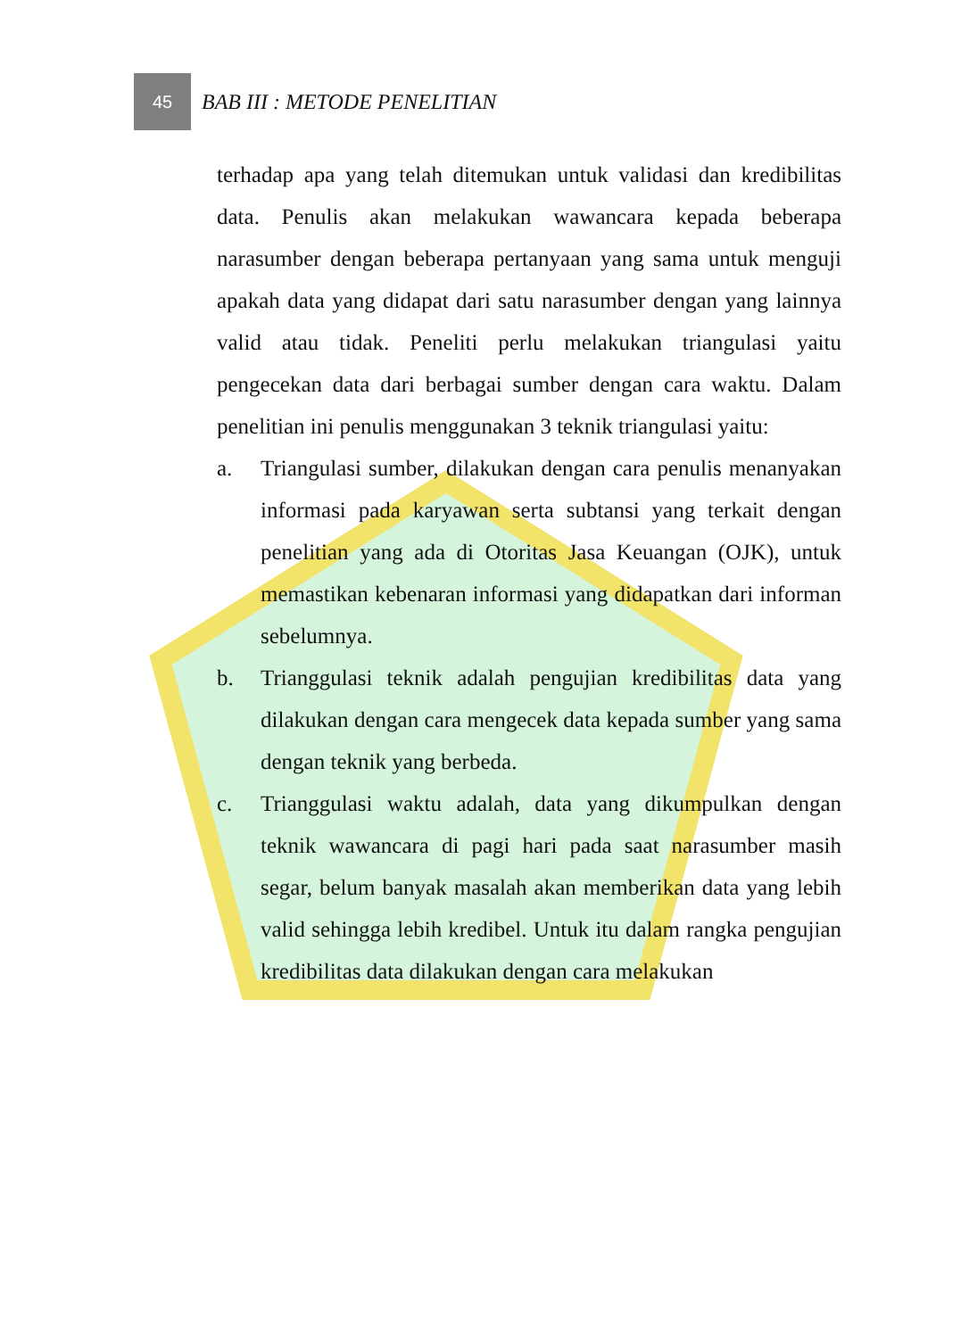45
BAB III : METODE PENELITIAN
terhadap apa yang telah ditemukan untuk validasi dan kredibilitas data. Penulis akan melakukan wawancara kepada beberapa narasumber dengan beberapa pertanyaan yang sama untuk menguji apakah data yang didapat dari satu narasumber dengan yang lainnya valid atau tidak. Peneliti perlu melakukan triangulasi yaitu pengecekan data dari berbagai sumber dengan cara waktu. Dalam penelitian ini penulis menggunakan 3 teknik triangulasi yaitu:
a. Triangulasi sumber, dilakukan dengan cara penulis menanyakan informasi pada karyawan serta subtansi yang terkait dengan penelitian yang ada di Otoritas Jasa Keuangan (OJK), untuk memastikan kebenaran informasi yang didapatkan dari informan sebelumnya.
b. Trianggulasi teknik adalah pengujian kredibilitas data yang dilakukan dengan cara mengecek data kepada sumber yang sama dengan teknik yang berbeda.
c. Trianggulasi waktu adalah, data yang dikumpulkan dengan teknik wawancara di pagi hari pada saat narasumber masih segar, belum banyak masalah akan memberikan data yang lebih valid sehingga lebih kredibel. Untuk itu dalam rangka pengujian kredibilitas data dilakukan dengan cara melakukan